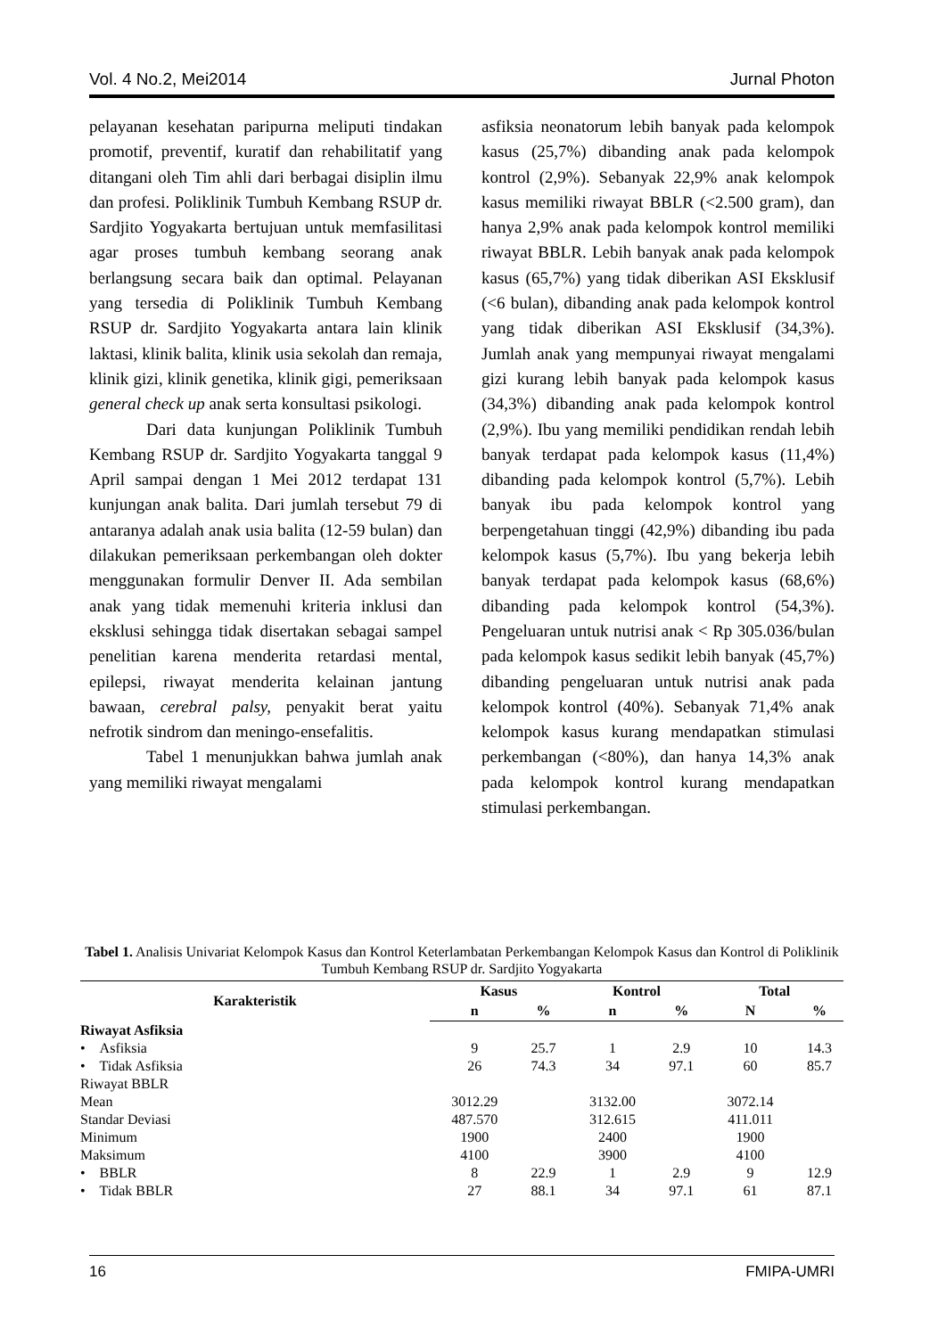Vol. 4 No.2, Mei2014 Jurnal Photon
pelayanan kesehatan paripurna meliputi tindakan promotif, preventif, kuratif dan rehabilitatif yang ditangani oleh Tim ahli dari berbagai disiplin ilmu dan profesi. Poliklinik Tumbuh Kembang RSUP dr. Sardjito Yogyakarta bertujuan untuk memfasilitasi agar proses tumbuh kembang seorang anak berlangsung secara baik dan optimal. Pelayanan yang tersedia di Poliklinik Tumbuh Kembang RSUP dr. Sardjito Yogyakarta antara lain klinik laktasi, klinik balita, klinik usia sekolah dan remaja, klinik gizi, klinik genetika, klinik gigi, pemeriksaan general check up anak serta konsultasi psikologi.
Dari data kunjungan Poliklinik Tumbuh Kembang RSUP dr. Sardjito Yogyakarta tanggal 9 April sampai dengan 1 Mei 2012 terdapat 131 kunjungan anak balita. Dari jumlah tersebut 79 di antaranya adalah anak usia balita (12-59 bulan) dan dilakukan pemeriksaan perkembangan oleh dokter menggunakan formulir Denver II. Ada sembilan anak yang tidak memenuhi kriteria inklusi dan eksklusi sehingga tidak disertakan sebagai sampel penelitian karena menderita retardasi mental, epilepsi, riwayat menderita kelainan jantung bawaan, cerebral palsy, penyakit berat yaitu nefrotik sindrom dan meningo-ensefalitis.
Tabel 1 menunjukkan bahwa jumlah anak yang memiliki riwayat mengalami
asfiksia neonatorum lebih banyak pada kelompok kasus (25,7%) dibanding anak pada kelompok kontrol (2,9%). Sebanyak 22,9% anak kelompok kasus memiliki riwayat BBLR (<2.500 gram), dan hanya 2,9% anak pada kelompok kontrol memiliki riwayat BBLR. Lebih banyak anak pada kelompok kasus (65,7%) yang tidak diberikan ASI Eksklusif (<6 bulan), dibanding anak pada kelompok kontrol yang tidak diberikan ASI Eksklusif (34,3%). Jumlah anak yang mempunyai riwayat mengalami gizi kurang lebih banyak pada kelompok kasus (34,3%) dibanding anak pada kelompok kontrol (2,9%). Ibu yang memiliki pendidikan rendah lebih banyak terdapat pada kelompok kasus (11,4%) dibanding pada kelompok kontrol (5,7%). Lebih banyak ibu pada kelompok kontrol yang berpengetahuan tinggi (42,9%) dibanding ibu pada kelompok kasus (5,7%). Ibu yang bekerja lebih banyak terdapat pada kelompok kasus (68,6%) dibanding pada kelompok kontrol (54,3%). Pengeluaran untuk nutrisi anak < Rp 305.036/bulan pada kelompok kasus sedikit lebih banyak (45,7%) dibanding pengeluaran untuk nutrisi anak pada kelompok kontrol (40%). Sebanyak 71,4% anak kelompok kasus kurang mendapatkan stimulasi perkembangan (<80%), dan hanya 14,3% anak pada kelompok kontrol kurang mendapatkan stimulasi perkembangan.
Tabel 1. Analisis Univariat Kelompok Kasus dan Kontrol Keterlambatan Perkembangan Kelompok Kasus dan Kontrol di Poliklinik Tumbuh Kembang RSUP dr. Sardjito Yogyakarta
| Karakteristik | Kasus | | Kontrol | | Total | |
| --- | --- | --- | --- | --- | --- | --- |
| | n | % | n | % | N | % |
| Riwayat Asfiksia | | | | | | |
| • Asfiksia | 9 | 25.7 | 1 | 2.9 | 10 | 14.3 |
| • Tidak Asfiksia | 26 | 74.3 | 34 | 97.1 | 60 | 85.7 |
| Riwayat BBLR | | | | | | |
| Mean | 3012.29 | | 3132.00 | | 3072.14 | |
| Standar Deviasi | 487.570 | | 312.615 | | 411.011 | |
| Minimum | 1900 | | 2400 | | 1900 | |
| Maksimum | 4100 | | 3900 | | 4100 | |
| • BBLR | 8 | 22.9 | 1 | 2.9 | 9 | 12.9 |
| • Tidak BBLR | 27 | 88.1 | 34 | 97.1 | 61 | 87.1 |
16 FMIPA-UMRI